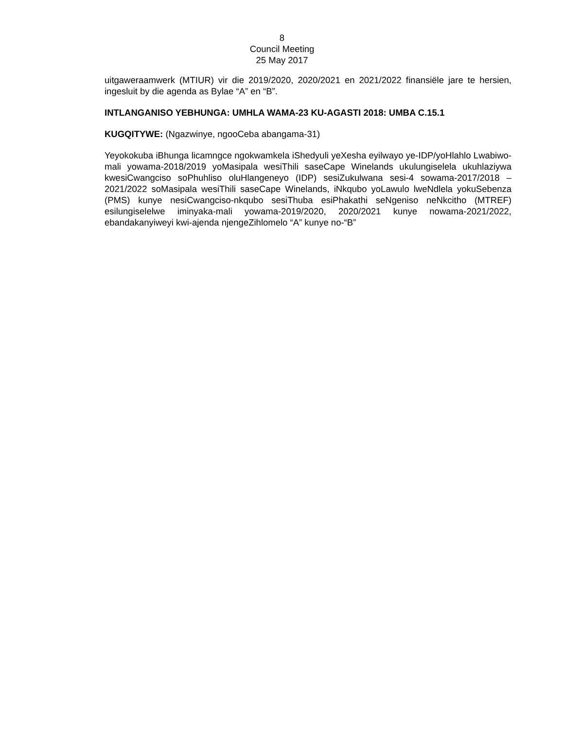8
Council Meeting
25 May 2017
uitgaweraamwerk (MTIUR) vir die 2019/2020, 2020/2021 en 2021/2022 finansiële jare te hersien, ingesluit by die agenda as Bylae “A” en “B”.
INTLANGANISO YEBHUNGA: UMHLA WAMA-23 KU-AGASTI 2018: UMBA C.15.1
KUGQITYWE: (Ngazwinye, ngooCeba abangama-31)
Yeyokokuba iBhunga licamngce ngokwamkela iShedyuli yeXesha eyilwayo ye-IDP/yoHlahlo Lwabiwo-mali yowama-2018/2019 yoMasipala wesiThili saseCape Winelands ukulungiselela ukuhlaziywa kwesiCwangciso soPhuhliso oluHlangeneyo (IDP) sesiZukulwana sesi-4 sowama-2017/2018 – 2021/2022 soMasipala wesiThili saseCape Winelands, iNkqubo yoLawulo lweNdlela yokuSebenza (PMS) kunye nesiCwangciso-nkqubo sesiThuba esiPhakathi seNgeniso neNkcitho (MTREF) esilungiselelwe iminyaka-mali yowama-2019/2020, 2020/2021 kunye nowama-2021/2022, ebandakanyiweyi kwi-ajenda njengeZihlomelo “A” kunye no-“B”